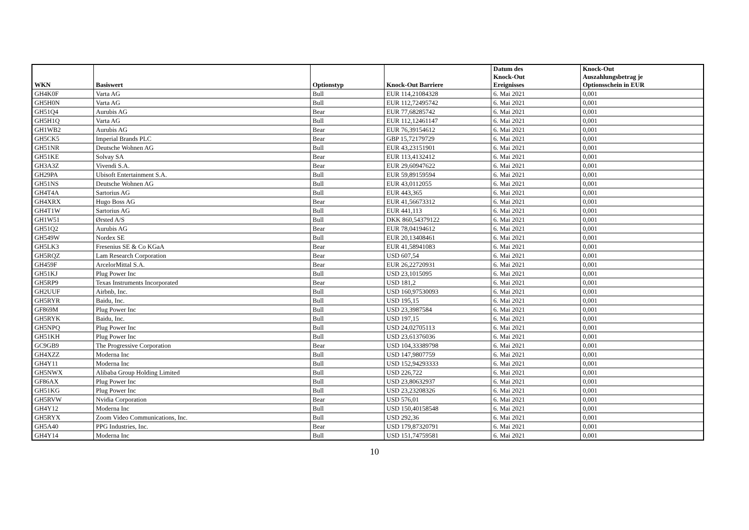| WKN | Basiswert | Optionstyp | Knock-Out Barriere | Datum des Knock-Out Ereignisses | Knock-Out Auszahlungsbetrag je Optionsschein in EUR |
| --- | --- | --- | --- | --- | --- |
| GH4K0F | Varta AG | Bull | EUR 114,21084328 | 6. Mai 2021 | 0,001 |
| GH5H0N | Varta AG | Bull | EUR 112,72495742 | 6. Mai 2021 | 0,001 |
| GH51Q4 | Aurubis AG | Bear | EUR 77,68285742 | 6. Mai 2021 | 0,001 |
| GH5H1Q | Varta AG | Bull | EUR 112,12461147 | 6. Mai 2021 | 0,001 |
| GH1WB2 | Aurubis AG | Bear | EUR 76,39154612 | 6. Mai 2021 | 0,001 |
| GH5CK5 | Imperial Brands PLC | Bear | GBP 15,72179729 | 6. Mai 2021 | 0,001 |
| GH51NR | Deutsche Wohnen AG | Bull | EUR 43,23151901 | 6. Mai 2021 | 0,001 |
| GH51KE | Solvay SA | Bear | EUR 113,4132412 | 6. Mai 2021 | 0,001 |
| GH3A3Z | Vivendi S.A. | Bear | EUR 29,60947622 | 6. Mai 2021 | 0,001 |
| GH29PA | Ubisoft Entertainment S.A. | Bull | EUR 59,89159594 | 6. Mai 2021 | 0,001 |
| GH51NS | Deutsche Wohnen AG | Bull | EUR 43,0112055 | 6. Mai 2021 | 0,001 |
| GH4T4A | Sartorius AG | Bull | EUR 443,365 | 6. Mai 2021 | 0,001 |
| GH4XRX | Hugo Boss AG | Bear | EUR 41,56673312 | 6. Mai 2021 | 0,001 |
| GH4T1W | Sartorius AG | Bull | EUR 441,113 | 6. Mai 2021 | 0,001 |
| GH1W51 | Ørsted A/S | Bull | DKK 860,54379122 | 6. Mai 2021 | 0,001 |
| GH51Q2 | Aurubis AG | Bear | EUR 78,04194612 | 6. Mai 2021 | 0,001 |
| GH549W | Nordex SE | Bull | EUR 20,13408461 | 6. Mai 2021 | 0,001 |
| GH5LK3 | Fresenius SE & Co KGaA | Bear | EUR 41,58941083 | 6. Mai 2021 | 0,001 |
| GH5RQZ | Lam Research Corporation | Bear | USD 607,54 | 6. Mai 2021 | 0,001 |
| GH459F | ArcelorMittal S.A. | Bear | EUR 26,22720931 | 6. Mai 2021 | 0,001 |
| GH51KJ | Plug Power Inc | Bull | USD 23,1015095 | 6. Mai 2021 | 0,001 |
| GH5RP9 | Texas Instruments Incorporated | Bear | USD 181,2 | 6. Mai 2021 | 0,001 |
| GH2UUF | Airbnb, Inc. | Bull | USD 160,97530093 | 6. Mai 2021 | 0,001 |
| GH5RYR | Baidu, Inc. | Bull | USD 195,15 | 6. Mai 2021 | 0,001 |
| GF869M | Plug Power Inc | Bull | USD 23,3987584 | 6. Mai 2021 | 0,001 |
| GH5RYK | Baidu, Inc. | Bull | USD 197,15 | 6. Mai 2021 | 0,001 |
| GH5NPQ | Plug Power Inc | Bull | USD 24,02705113 | 6. Mai 2021 | 0,001 |
| GH51KH | Plug Power Inc | Bull | USD 23,61376036 | 6. Mai 2021 | 0,001 |
| GC9GB9 | The Progressive Corporation | Bear | USD 104,33389798 | 6. Mai 2021 | 0,001 |
| GH4XZZ | Moderna Inc | Bull | USD 147,9807759 | 6. Mai 2021 | 0,001 |
| GH4Y11 | Moderna Inc | Bull | USD 152,94293333 | 6. Mai 2021 | 0,001 |
| GH5NWX | Alibaba Group Holding Limited | Bull | USD 226,722 | 6. Mai 2021 | 0,001 |
| GF86AX | Plug Power Inc | Bull | USD 23,80632937 | 6. Mai 2021 | 0,001 |
| GH51KG | Plug Power Inc | Bull | USD 23,23208326 | 6. Mai 2021 | 0,001 |
| GH5RVW | Nvidia Corporation | Bear | USD 576,01 | 6. Mai 2021 | 0,001 |
| GH4Y12 | Moderna Inc | Bull | USD 150,40158548 | 6. Mai 2021 | 0,001 |
| GH5RYX | Zoom Video Communications, Inc. | Bull | USD 292,36 | 6. Mai 2021 | 0,001 |
| GH5A40 | PPG Industries, Inc. | Bear | USD 179,87320791 | 6. Mai 2021 | 0,001 |
| GH4Y14 | Moderna Inc | Bull | USD 151,74759581 | 6. Mai 2021 | 0,001 |
10